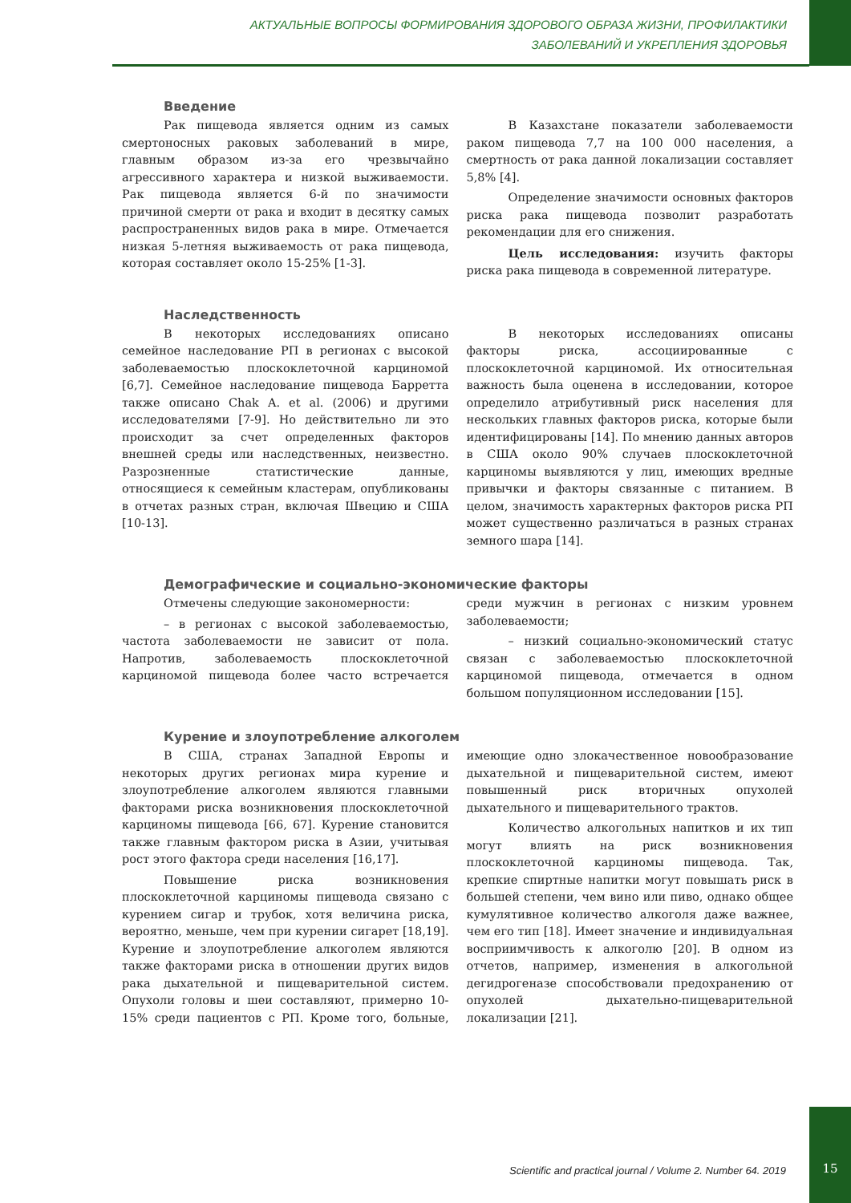АКТУАЛЬНЫЕ ВОПРОСЫ ФОРМИРОВАНИЯ ЗДОРОВОГО ОБРАЗА ЖИЗНИ, ПРОФИЛАКТИКИ
ЗАБОЛЕВАНИЙ И УКРЕПЛЕНИЯ ЗДОРОВЬЯ
Введение
Рак пищевода является одним из самых смертоносных раковых заболеваний в мире, главным образом из-за его чрезвычайно агрессивного характера и низкой выживаемости. Рак пищевода является 6-й по значимости причиной смерти от рака и входит в десятку самых распространенных видов рака в мире. Отмечается низкая 5-летняя выживаемость от рака пищевода, которая составляет около 15-25% [1-3].
В Казахстане показатели заболеваемости раком пищевода 7,7 на 100 000 населения, а смертность от рака данной локализации составляет 5,8% [4].
Определение значимости основных факторов риска рака пищевода позволит разработать рекомендации для его снижения.
Цель исследования: изучить факторы риска рака пищевода в современной литературе.
Наследственность
В некоторых исследованиях описано семейное наследование РП в регионах с высокой заболеваемостью плоскоклеточной карциномой [6,7]. Семейное наследование пищевода Барретта также описано Chak A. et al. (2006) и другими исследователями [7-9]. Но действительно ли это происходит за счет определенных факторов внешней среды или наследственных, неизвестно. Разрозненные статистические данные, относящиеся к семейным кластерам, опубликованы в отчетах разных стран, включая Швецию и США [10-13].
В некоторых исследованиях описаны факторы риска, ассоциированные с плоскоклеточной карциномой. Их относительная важность была оценена в исследовании, которое определило атрибутивный риск населения для нескольких главных факторов риска, которые были идентифицированы [14]. По мнению данных авторов в США около 90% случаев плоскоклеточной карциномы выявляются у лиц, имеющих вредные привычки и факторы связанные с питанием. В целом, значимость характерных факторов риска РП может существенно различаться в разных странах земного шара [14].
Демографические и социально-экономические факторы
Отмечены следующие закономерности:
– в регионах с высокой заболеваемостью, частота заболеваемости не зависит от пола. Напротив, заболеваемость плоскоклеточной карциномой пищевода более часто встречается среди мужчин в регионах с низким уровнем заболеваемости;
– низкий социально-экономический статус связан с заболеваемостью плоскоклеточной карциномой пищевода, отмечается в одном большом популяционном исследовании [15].
Курение и злоупотребление алкоголем
В США, странах Западной Европы и некоторых других регионах мира курение и злоупотребление алкоголем являются главными факторами риска возникновения плоскоклеточной карциномы пищевода [66, 67]. Курение становится также главным фактором риска в Азии, учитывая рост этого фактора среди населения [16,17].
Повышение риска возникновения плоскоклеточной карциномы пищевода связано с курением сигар и трубок, хотя величина риска, вероятно, меньше, чем при курении сигарет [18,19]. Курение и злоупотребление алкоголем являются также факторами риска в отношении других видов рака дыхательной и пищеварительной систем. Опухоли головы и шеи составляют, примерно 10-15% среди пациентов с РП. Кроме того, больные, имеющие одно злокачественное новообразование дыхательной и пищеварительной систем, имеют повышенный риск вторичных опухолей дыхательного и пищеварительного трактов.
Количество алкогольных напитков и их тип могут влиять на риск возникновения плоскоклеточной карциномы пищевода. Так, крепкие спиртные напитки могут повышать риск в большей степени, чем вино или пиво, однако общее кумулятивное количество алкоголя даже важнее, чем его тип [18]. Имеет значение и индивидуальная восприимчивость к алкоголю [20]. В одном из отчетов, например, изменения в алкогольной дегидрогеназе способствовали предохранению от опухолей дыхательно-пищеварительной локализации [21].
Scientific and practical journal / Volume 2. Number 64. 2019 15